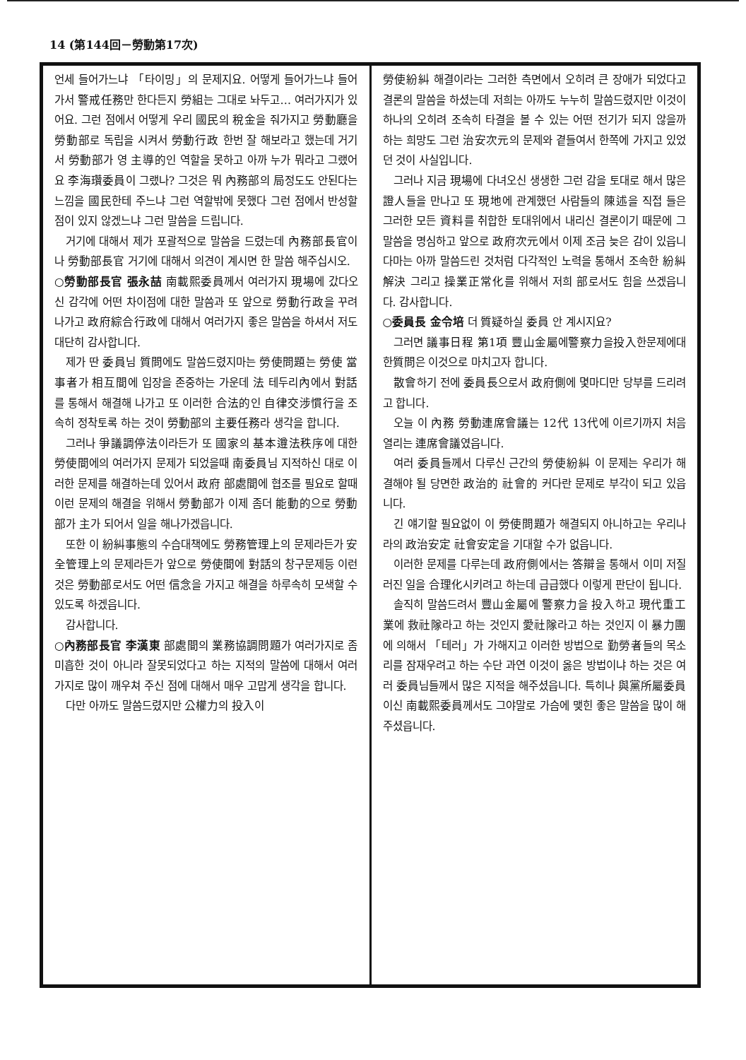14 (第144回－勞動第17次)
언세 들어가느냐 「타이밍」의 문제지요. 어떻게 들어가느냐 들어가서 警戒任務만 한다든지 勞組는 그대로 놔두고… 여러가지가 있어요. 그런 점에서 어떻게 우리 國民의 稅金을 줘가지고 勞動廳을 勞動部로 독립을 시켜서 勞動行政 한번 잘 해보라고 했는데 거기서 勞動部가 영 主導的인 역할을 못하고 아까 누가 뭐라고 그랬어요 李海瓚委員이 그랬나? 그것은 뭐 內務部의 局정도도 안된다는 느낌을 國民한테 주느냐 그런 역할밖에 못했다 그런 점에서 반성할 점이 있지 않겠느냐 그런 말씀을 드립니다.
거기에 대해서 제가 포괄적으로 말씀을 드렸는데 內務部長官이나 勞動部長官 거기에 대해서 의견이 계시면 한 말씀 해주십시오.
○勞動部長官 張永喆 南載熙委員께서 여러가지 現場에 갔다오신 감각에 어떤 차이점에 대한 말씀과 또 앞으로 勞動行政을 꾸려나가고 政府綜合行政에 대해서 여러가지 좋은 말씀을 하셔서 저도 대단히 감사합니다.
제가 딴 委員님 質問에도 말씀드렸지마는 勞使問題는 勞使 當事者가 相互間에 입장을 존중하는 가운데 法 테두리內에서 對話를 통해서 해결해 나가고 또 이러한 合法的인 自律交涉慣行을 조속히 정착토록 하는 것이 勞動部의 主要任務라 생각을 합니다.
그러나 爭議調停法이라든가 또 國家의 基本遵法秩序에 대한 勞使間에의 여러가지 문제가 되었을때 南委員님 지적하신 대로 이러한 문제를 해결하는데 있어서 政府 部處間에 협조를 필요로 할때 이런 문제의 해결을 위해서 勞動部가 이제 좀더 能動的으로 勞動部가 主가 되어서 일을 해나가겠읍니다.
또한 이 紛糾事態의 수습대책에도 勞務管理上의 문제라든가 安全管理上의 문제라든가 앞으로 勞使間에 對話의 창구문제등 이런 것은 勞動部로서도 어떤 信念을 가지고 해결을 하루속히 모색할 수 있도록 하겠읍니다.
감사합니다.
○內務部長官 李漢東 部處間의 業務協調問題가 여러가지로 좀 미흡한 것이 아니라 잘못되었다고 하는 지적의 말씀에 대해서 여러가지로 많이 깨우쳐 주신 점에 대해서 매우 고맙게 생각을 합니다.
다만 아까도 말씀드렸지만 公權力의 投入이
勞使紛糾 해결이라는 그러한 측면에서 오히려 큰 장애가 되었다고 결론의 말씀을 하셨는데 저희는 아까도 누누히 말씀드렸지만 이것이 하나의 오히려 조속히 타결을 볼 수 있는 어떤 전기가 되지 않을까 하는 희망도 그런 治安次元의 문제와 곁들여서 한쪽에 가지고 있었던 것이 사실입니다.
그러나 지금 現場에 다녀오신 생생한 그런 감을 토대로 해서 많은 證人들을 만나고 또 現地에 관계했던 사람들의 陳述을 직접 들은 그러한 모든 資料를 취합한 토대위에서 내리신 결론이기 때문에 그 말씀을 명심하고 앞으로 政府次元에서 이제 조금 늦은 감이 있읍니다마는 아까 말씀드린 것처럼 다각적인 노력을 통해서 조속한 紛糾解決 그리고 操業正常化를 위해서 저희 部로서도 힘을 쓰겠읍니다. 감사합니다.
○委員長 金令培 더 質疑하실 委員 안 계시지요?
그러면 議事日程 第1項 豐山金屬에警察力을投入한문제에대한質問은 이것으로 마치고자 합니다.
散會하기 전에 委員長으로서 政府側에 몇마디만 당부를 드리려고 합니다.
오늘 이 內務 勞動連席會議는 12代 13代에 이르기까지 처음 열리는 連席會議였읍니다.
여러 委員들께서 다루신 근간의 勞使紛糾 이 문제는 우리가 해결해야 될 당면한 政治的 社會的 커다란 문제로 부각이 되고 있읍니다.
긴 얘기할 필요없이 이 勞使問題가 해결되지 아니하고는 우리나라의 政治安定 社會安定을 기대할 수가 없읍니다.
이러한 문제를 다루는데 政府側에서는 答辯을 통해서 이미 저질러진 일을 合理化시키려고 하는데 급급했다 이렇게 판단이 됩니다.
솔직히 말씀드려서 豐山金屬에 警察力을 投入하고 現代重工業에 救社隊라고 하는 것인지 愛社隊라고 하는 것인지 이 暴力團에 의해서 「테러」가 가해지고 이러한 방법으로 勤勞者들의 목소리를 잠재우려고 하는 수단 과연 이것이 옳은 방법이냐 하는 것은 여러 委員님들께서 많은 지적을 해주셨읍니다. 특히나 與黨所屬委員이신 南載熙委員께서도 그야말로 가슴에 맺힌 좋은 말씀을 많이 해주셨읍니다.